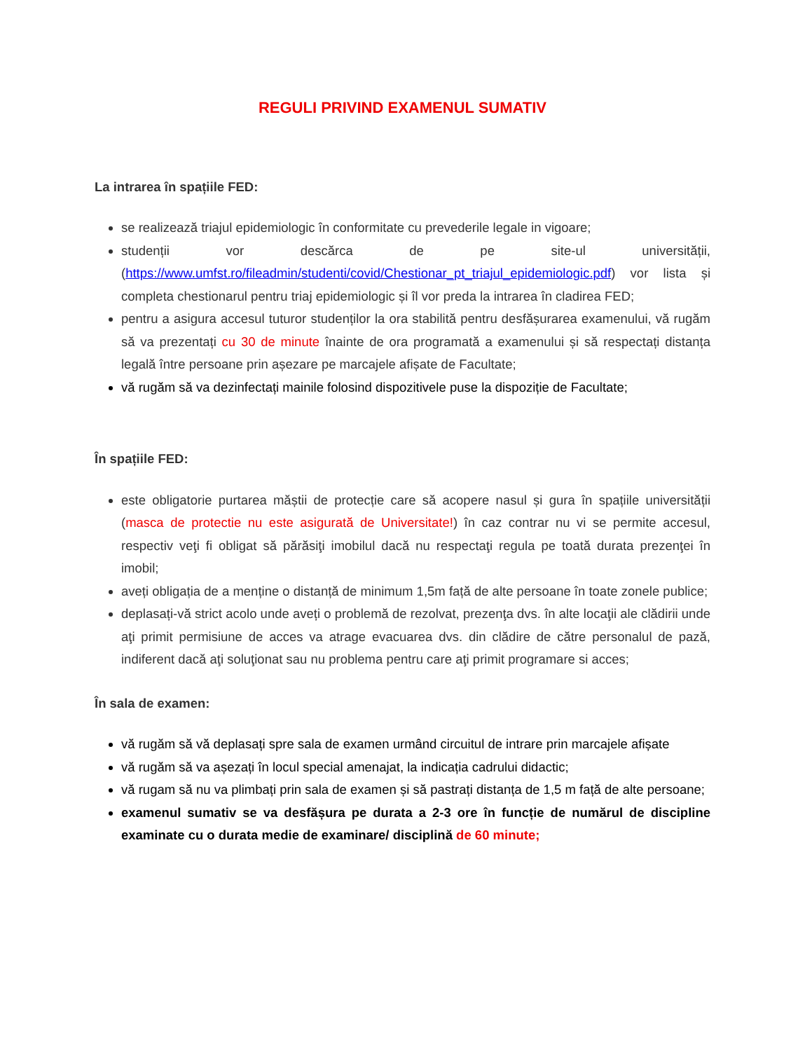REGULI PRIVIND EXAMENUL SUMATIV
La intrarea în spațiile FED:
se realizează triajul epidemiologic în conformitate cu prevederile legale in vigoare;
studenții vor descărca de pe site-ul universității, (https://www.umfst.ro/fileadmin/studenti/covid/Chestionar_pt_triajul_epidemiologic.pdf) vor lista și completa chestionarul pentru triaj epidemiologic și îl vor preda la intrarea în cladirea FED;
pentru a asigura accesul tuturor studenților la ora stabilită pentru desfășurarea examenului, vă rugăm să va prezentați cu 30 de minute înainte de ora programată a examenului și să respectați distanța legală între persoane prin așezare pe marcajele afișate de Facultate;
vă rugăm să va dezinfectați mainile folosind dispozitivele puse la dispoziție de Facultate;
În spațiile FED:
este obligatorie purtarea măștii de protecție care să acopere nasul și gura în spațiile universității (masca de protectie nu este asigurată de Universitate!) în caz contrar nu vi se permite accesul, respectiv veţi fi obligat să părăsiţi imobilul dacă nu respectaţi regula pe toată durata prezenţei în imobil;
aveți obligația de a menține o distanță de minimum 1,5m față de alte persoane în toate zonele publice;
deplasați-vă strict acolo unde aveți o problemă de rezolvat, prezenţa dvs. în alte locaţii ale clădirii unde aţi primit permisiune de acces va atrage evacuarea dvs. din clădire de către personalul de pază, indiferent dacă aţi soluţionat sau nu problema pentru care aţi primit programare si acces;
În sala de examen:
vă rugăm să vă deplasați spre sala de examen urmând circuitul de intrare prin marcajele afișate
vă rugăm să va așezați în locul special amenajat, la indicația cadrului didactic;
vă rugam să nu va plimbați prin sala de examen și să pastrați distanța de 1,5 m față de alte persoane;
examenul sumativ se va desfășura pe durata a 2-3 ore în funcție de numărul de discipline examinate cu o durata medie de examinare/ disciplină de 60 minute;